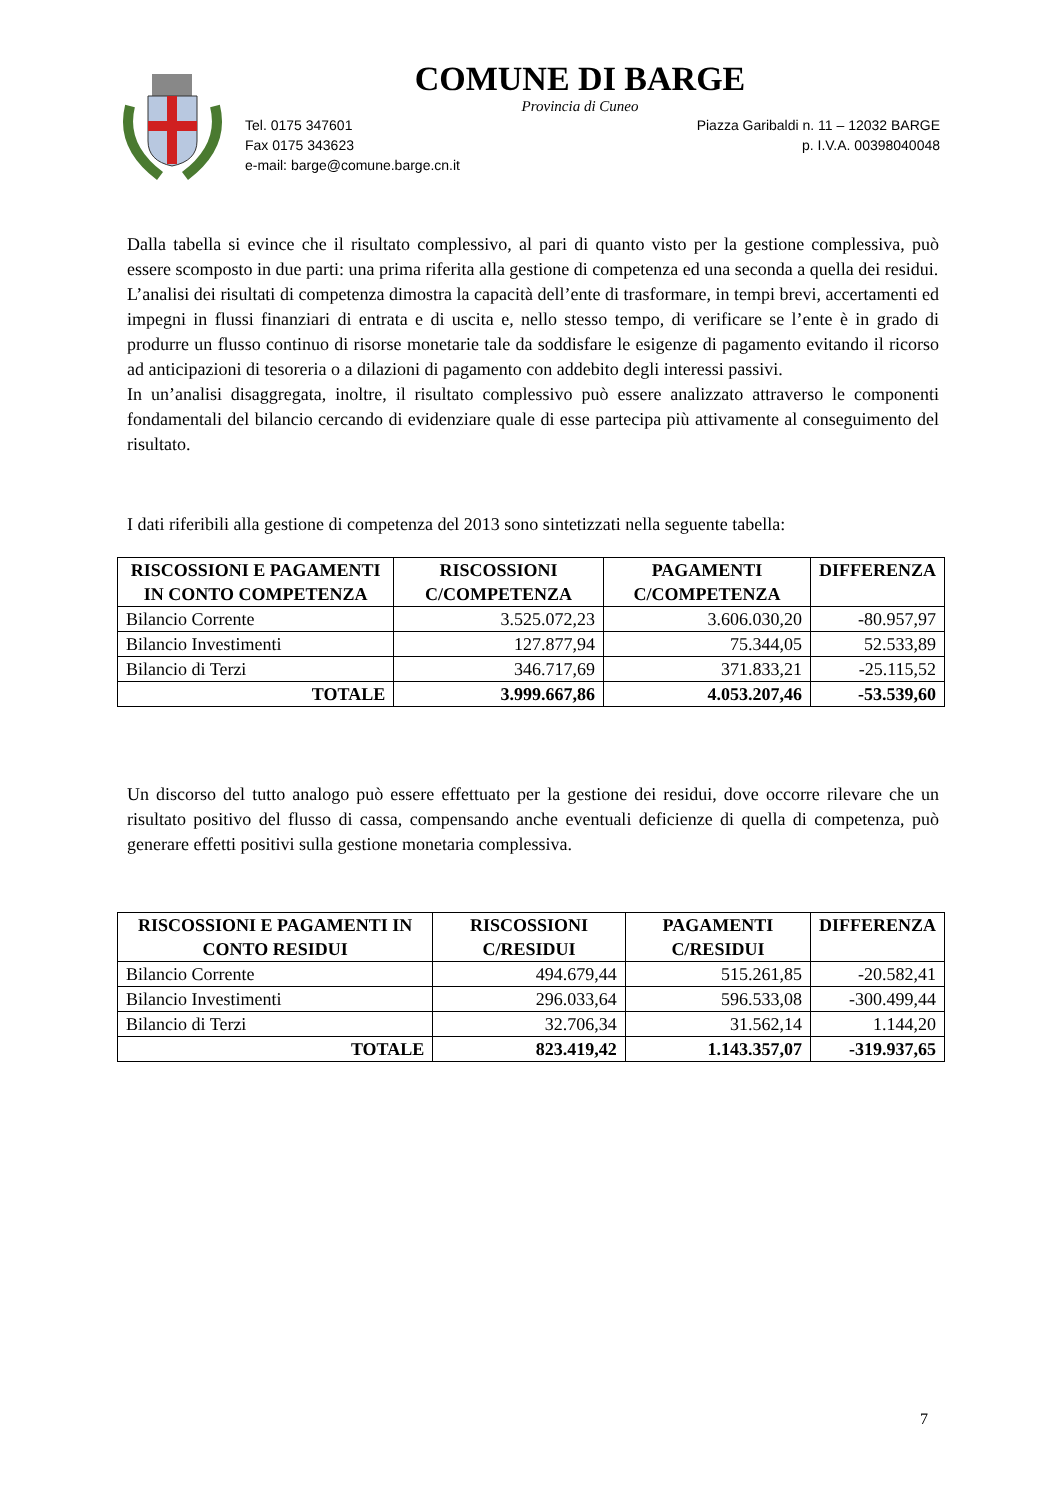COMUNE DI BARGE
Provincia di Cuneo
Tel. 0175 347601 Piazza Garibaldi n. 11 – 12032 BARGE
Fax 0175 343623 p. I.V.A. 00398040048
e-mail: barge@comune.barge.cn.it
Dalla tabella si evince che il risultato complessivo, al pari di quanto visto per la gestione complessiva, può essere scomposto in due parti: una prima riferita alla gestione di competenza ed una seconda a quella dei residui.
L’analisi dei risultati di competenza dimostra la capacità dell’ente di trasformare, in tempi brevi, accertamenti ed impegni in flussi finanziari di entrata e di uscita e, nello stesso tempo, di verificare se l’ente è in grado di produrre un flusso continuo di risorse monetarie tale da soddisfare le esigenze di pagamento evitando il ricorso ad anticipazioni di tesoreria o a dilazioni di pagamento con addebito degli interessi passivi.
In un’analisi disaggregata, inoltre, il risultato complessivo può essere analizzato attraverso le componenti fondamentali del bilancio cercando di evidenziare quale di esse partecipa più attivamente al conseguimento del risultato.
I dati riferibili alla gestione di competenza del 2013 sono sintetizzati nella seguente tabella:
| RISCOSSIONI E PAGAMENTI IN CONTO COMPETENZA | RISCOSSIONI C/COMPETENZA | PAGAMENTI C/COMPETENZA | DIFFERENZA |
| --- | --- | --- | --- |
| Bilancio Corrente | 3.525.072,23 | 3.606.030,20 | -80.957,97 |
| Bilancio Investimenti | 127.877,94 | 75.344,05 | 52.533,89 |
| Bilancio di Terzi | 346.717,69 | 371.833,21 | -25.115,52 |
| TOTALE | 3.999.667,86 | 4.053.207,46 | -53.539,60 |
Un discorso del tutto analogo può essere effettuato per la gestione dei residui, dove occorre rilevare che un risultato positivo del flusso di cassa, compensando anche eventuali deficienze di quella di competenza, può generare effetti positivi sulla gestione monetaria complessiva.
| RISCOSSIONI E PAGAMENTI IN CONTO RESIDUI | RISCOSSIONI C/RESIDUI | PAGAMENTI C/RESIDUI | DIFFERENZA |
| --- | --- | --- | --- |
| Bilancio Corrente | 494.679,44 | 515.261,85 | -20.582,41 |
| Bilancio Investimenti | 296.033,64 | 596.533,08 | -300.499,44 |
| Bilancio di Terzi | 32.706,34 | 31.562,14 | 1.144,20 |
| TOTALE | 823.419,42 | 1.143.357,07 | -319.937,65 |
7